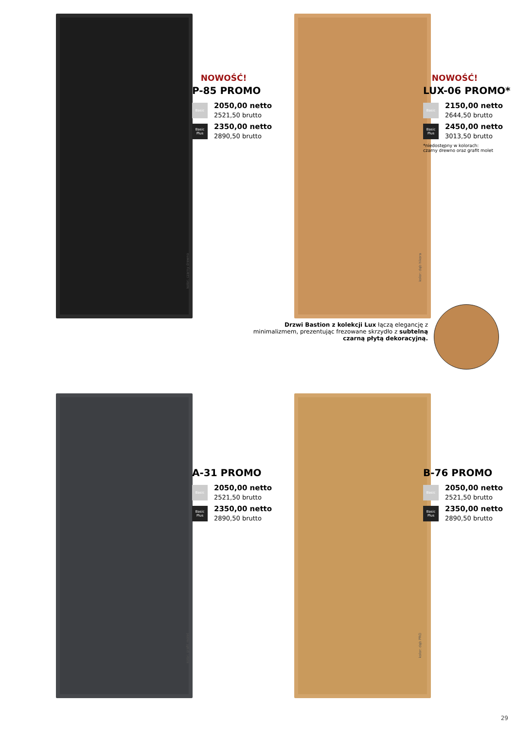kolor: czarny drewno
NOWOŚĆ!
P-85 PROMO
Basic
2050,00 netto
2521,50 brutto
Basic Plus
2350,00 netto
2890,50 brutto
kolor: dąb hikora
NOWOŚĆ!
LUX-06 PROMO*
Basic
2150,00 netto
2644,50 brutto
Basic Plus
2450,00 netto
3013,50 brutto
*niedostępny w kolorach:
czarny drewno oraz grafit molet
Drzwi Bastion z kolekcji Lux łączą elegancję z minimalizmem, prezentując frezowane skrzydło z subtelną czarną płytą dekoracyjną.
kolor: grafit molet
A-31 PROMO
Basic
2050,00 netto
2521,50 brutto
Basic Plus
2350,00 netto
2890,50 brutto
kolor: dąb PRO
B-76 PROMO
Basic
2050,00 netto
2521,50 brutto
Basic Plus
2350,00 netto
2890,50 brutto
29